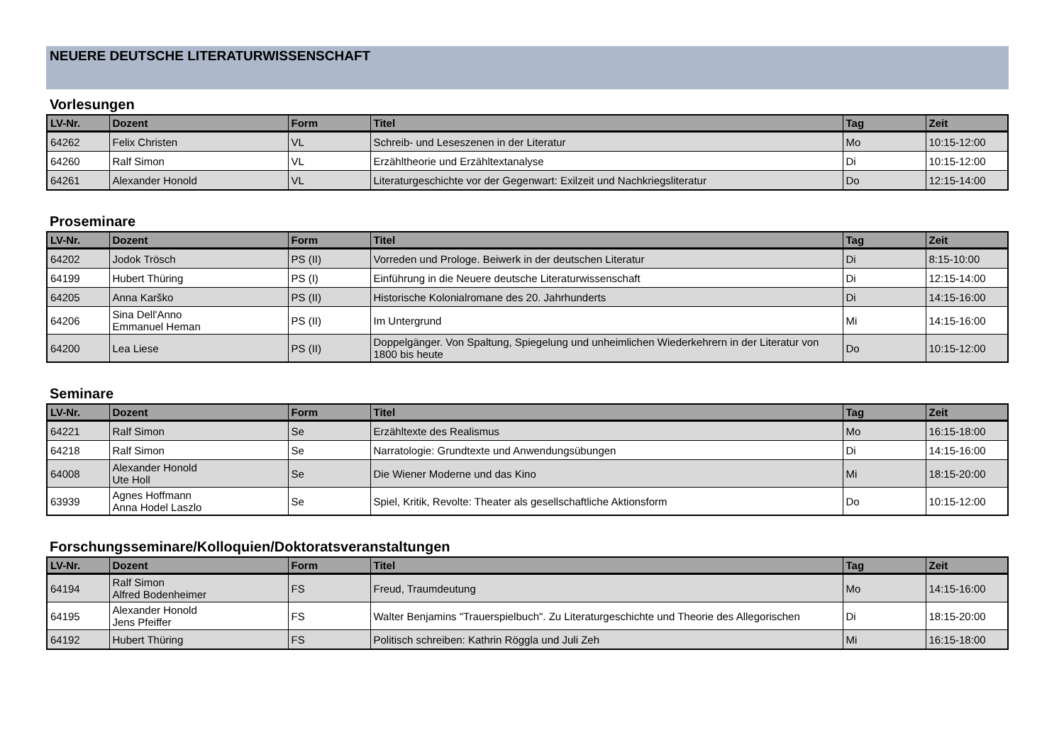NEUERE DEUTSCHE LITERATURWISSENSCHAFT
Vorlesungen
| LV-Nr. | Dozent | Form | Titel | Tag | Zeit |
| --- | --- | --- | --- | --- | --- |
| 64262 | Felix Christen | VL | Schreib- und Leseszenen in der Literatur | Mo | 10:15-12:00 |
| 64260 | Ralf Simon | VL | Erzähltheorie und Erzähltextanalyse | Di | 10:15-12:00 |
| 64261 | Alexander Honold | VL | Literaturgeschichte vor der Gegenwart: Exilzeit und Nachkriegsliteratur | Do | 12:15-14:00 |
Proseminare
| LV-Nr. | Dozent | Form | Titel | Tag | Zeit |
| --- | --- | --- | --- | --- | --- |
| 64202 | Jodok Trösch | PS (II) | Vorreden und Prologe. Beiwerk in der deutschen Literatur | Di | 8:15-10:00 |
| 64199 | Hubert Thüring | PS (I) | Einführung in die Neuere deutsche Literaturwissenschaft | Di | 12:15-14:00 |
| 64205 | Anna Karško | PS (II) | Historische Kolonialromane des 20. Jahrhunderts | Di | 14:15-16:00 |
| 64206 | Sina Dell'Anno Emmanuel Heman | PS (II) | Im Untergrund | Mi | 14:15-16:00 |
| 64200 | Lea Liese | PS (II) | Doppelgänger. Von Spaltung, Spiegelung und unheimlichen Wiederkehrern in der Literatur von 1800 bis heute | Do | 10:15-12:00 |
Seminare
| LV-Nr. | Dozent | Form | Titel | Tag | Zeit |
| --- | --- | --- | --- | --- | --- |
| 64221 | Ralf Simon | Se | Erzähltexte des Realismus | Mo | 16:15-18:00 |
| 64218 | Ralf Simon | Se | Narratologie: Grundtexte und Anwendungsübungen | Di | 14:15-16:00 |
| 64008 | Alexander Honold Ute Holl | Se | Die Wiener Moderne und das Kino | Mi | 18:15-20:00 |
| 63939 | Agnes Hoffmann Anna Hodel Laszlo | Se | Spiel, Kritik, Revolte: Theater als gesellschaftliche Aktionsform | Do | 10:15-12:00 |
Forschungsseminare/Kolloquien/Doktoratsveranstaltungen
| LV-Nr. | Dozent | Form | Titel | Tag | Zeit |
| --- | --- | --- | --- | --- | --- |
| 64194 | Ralf Simon Alfred Bodenheimer | FS | Freud, Traumdeutung | Mo | 14:15-16:00 |
| 64195 | Alexander Honold Jens Pfeiffer | FS | Walter Benjamins "Trauerspielbuch". Zu Literaturgeschichte und Theorie des Allegorischen | Di | 18:15-20:00 |
| 64192 | Hubert Thüring | FS | Politisch schreiben: Kathrin Röggla und Juli Zeh | Mi | 16:15-18:00 |